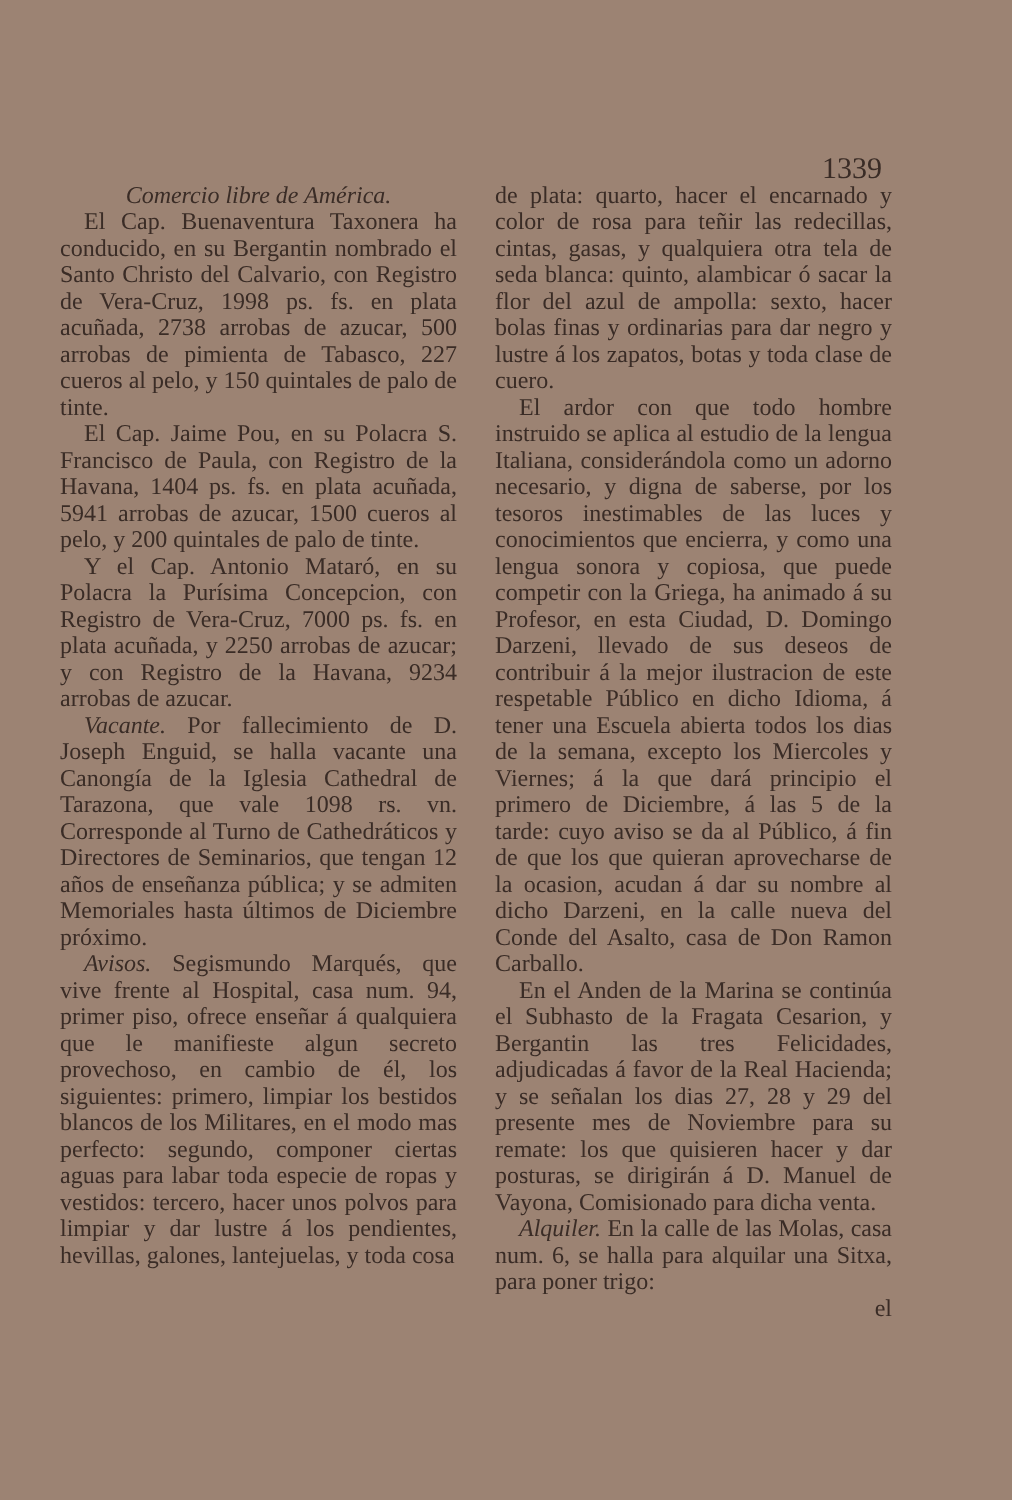1339
Comercio libre de América.
El Cap. Buenaventura Taxonera ha conducido, en su Bergantin nombrado el Santo Christo del Calvario, con Registro de Vera-Cruz, 1998 ps. fs. en plata acuñada, 2738 arrobas de azucar, 500 arrobas de pimienta de Tabasco, 227 cueros al pelo, y 150 quintales de palo de tinte.
El Cap. Jaime Pou, en su Polacra S. Francisco de Paula, con Registro de la Havana, 1404 ps. fs. en plata acuñada, 5941 arrobas de azucar, 1500 cueros al pelo, y 200 quintales de palo de tinte.
Y el Cap. Antonio Mataró, en su Polacra la Purísima Concepcion, con Registro de Vera-Cruz, 7000 ps. fs. en plata acuñada, y 2250 arrobas de azucar; y con Registro de la Havana, 9234 arrobas de azucar.
Vacante. Por fallecimiento de D. Joseph Enguid, se halla vacante una Canongía de la Iglesia Cathedral de Tarazona, que vale 1098 rs. vn. Corresponde al Turno de Cathedráticos y Directores de Seminarios, que tengan 12 años de enseñanza pública; y se admiten Memoriales hasta últimos de Diciembre próximo.
Avisos. Segismundo Marqués, que vive frente al Hospital, casa num. 94, primer piso, ofrece enseñar á qualquiera que le manifieste algun secreto provechoso, en cambio de él, los siguientes: primero, limpiar los bestidos blancos de los Militares, en el modo mas perfecto: segundo, componer ciertas aguas para labar toda especie de ropas y vestidos: tercero, hacer unos polvos para limpiar y dar lustre á los pendientes, hevillas, galones, lantejuelas, y toda cosa
de plata: quarto, hacer el encarnado y color de rosa para teñir las redecillas, cintas, gasas, y qualquiera otra tela de seda blanca: quinto, alambicar ó sacar la flor del azul de ampolla: sexto, hacer bolas finas y ordinarias para dar negro y lustre á los zapatos, botas y toda clase de cuero.
El ardor con que todo hombre instruido se aplica al estudio de la lengua Italiana, considerándola como un adorno necesario, y digna de saberse, por los tesoros inestimables de las luces y conocimientos que encierra, y como una lengua sonora y copiosa, que puede competir con la Griega, ha animado á su Profesor, en esta Ciudad, D. Domingo Darzeni, llevado de sus deseos de contribuir á la mejor ilustracion de este respetable Público en dicho Idioma, á tener una Escuela abierta todos los dias de la semana, excepto los Miercoles y Viernes; á la que dará principio el primero de Diciembre, á las 5 de la tarde: cuyo aviso se da al Público, á fin de que los que quieran aprovecharse de la ocasion, acudan á dar su nombre al dicho Darzeni, en la calle nueva del Conde del Asalto, casa de Don Ramon Carballo.
En el Anden de la Marina se continúa el Subhasto de la Fragata Cesarion, y Bergantin las tres Felicidades, adjudicadas á favor de la Real Hacienda; y se señalan los dias 27, 28 y 29 del presente mes de Noviembre para su remate: los que quisieren hacer y dar posturas, se dirigirán á D. Manuel de Vayona, Comisionado para dicha venta.
Alquiler. En la calle de las Molas, casa num. 6, se halla para alquilar una Sitxa, para poner trigo:
el